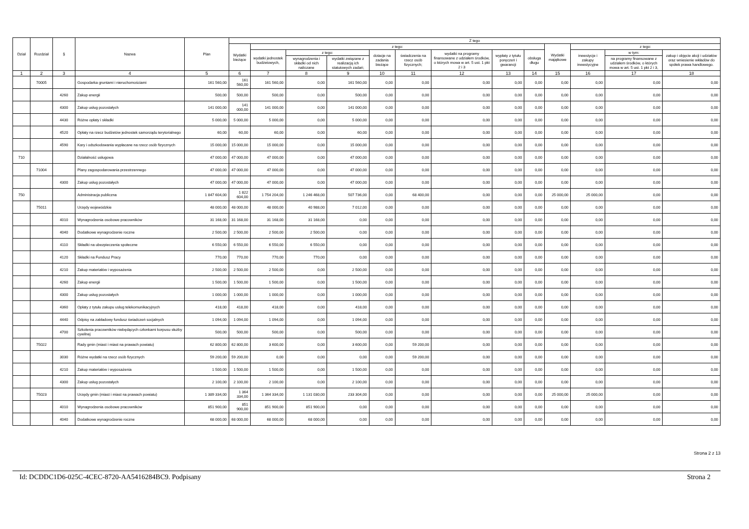| Dział | Rozdział | § | Nazwa | Plan | Z tego | | | | | | | | | | | | |
| --- | --- | --- | --- | --- | --- | --- | --- | --- | --- | --- | --- | --- | --- | --- | --- | --- | --- |
| | | | | | Wydatki bieżące | z tego: | | | | | | | | Wydatki majątkowe | z tego: | | |
| | | | | | | wydatki jednostek budżetowych, | z tego: | | dotacje na zadania bieżące | świadczenia na rzecz osób fizycznych; | wydatki na programy finansowane z udziałem środków, o których mowa w art. 5 ust. 1 pkt 2 i 3 | wypłaty z tytułu poręczeń i gwarancji | obsługa długu | | inwestycje i zakupy inwestycyjne | w tym: | zakup i objęcie akcji i udziałów oraz wniesienie wkładów do spółek prawa handlowego. |
| | | | | | | | wynagrodzenia i składki od nich naliczane | wydatki związane z realizacją ich statutowych zadań; | | | | | | | | na programy finansowane z udziałem środków, o których mowa w art. 5 ust. 1 pkt 2 i 3, | |
| 1 | 2 | 3 | 4 | 5 | 6 | 7 | 8 | 9 | 10 | 11 | 12 | 13 | 14 | 15 | 16 | 17 | 18 |
| | 70005 | | Gospodarka gruntami i nieruchomościami | 161 560,00 | 161 560,00 | 161 560,00 | 0,00 | 161 560,00 | 0,00 | 0,00 | 0,00 | 0,00 | 0,00 | 0,00 | 0,00 | 0,00 | 0,00 |
| | | 4260 | Zakup energii | 500,00 | 500,00 | 500,00 | 0,00 | 500,00 | 0,00 | 0,00 | 0,00 | 0,00 | 0,00 | 0,00 | 0,00 | 0,00 | 0,00 |
| | | 4300 | Zakup usług pozostałych | 141 000,00 | 141 000,00 | 141 000,00 | 0,00 | 141 000,00 | 0,00 | 0,00 | 0,00 | 0,00 | 0,00 | 0,00 | 0,00 | 0,00 | 0,00 |
| | | 4430 | Różne opłaty i składki | 5 000,00 | 5 000,00 | 5 000,00 | 0,00 | 5 000,00 | 0,00 | 0,00 | 0,00 | 0,00 | 0,00 | 0,00 | 0,00 | 0,00 | 0,00 |
| | | 4520 | Opłaty na rzecz budżetów jednostek samorządu terytorialnego | 60,00 | 60,00 | 60,00 | 0,00 | 60,00 | 0,00 | 0,00 | 0,00 | 0,00 | 0,00 | 0,00 | 0,00 | 0,00 | 0,00 |
| | | 4590 | Kary i odszkodowania wypłacane na rzecz osób fizycznych | 15 000,00 | 15 000,00 | 15 000,00 | 0,00 | 15 000,00 | 0,00 | 0,00 | 0,00 | 0,00 | 0,00 | 0,00 | 0,00 | 0,00 | 0,00 |
| 710 | | | Działalność usługowa | 47 000,00 | 47 000,00 | 47 000,00 | 0,00 | 47 000,00 | 0,00 | 0,00 | 0,00 | 0,00 | 0,00 | 0,00 | 0,00 | 0,00 | 0,00 |
| | 71004 | | Plany zagospodarowania przestrzennego | 47 000,00 | 47 000,00 | 47 000,00 | 0,00 | 47 000,00 | 0,00 | 0,00 | 0,00 | 0,00 | 0,00 | 0,00 | 0,00 | 0,00 | 0,00 |
| | | 4300 | Zakup usług pozostałych | 47 000,00 | 47 000,00 | 47 000,00 | 0,00 | 47 000,00 | 0,00 | 0,00 | 0,00 | 0,00 | 0,00 | 0,00 | 0,00 | 0,00 | 0,00 |
| 750 | | | Administracja publiczna | 1 847 604,00 | 1 822 604,00 | 1 754 204,00 | 1 246 468,00 | 507 736,00 | 0,00 | 68 400,00 | 0,00 | 0,00 | 0,00 | 25 000,00 | 25 000,00 | 0,00 | 0,00 |
| | 75011 | | Urzędy wojewódzkie | 48 000,00 | 48 000,00 | 48 000,00 | 40 988,00 | 7 012,00 | 0,00 | 0,00 | 0,00 | 0,00 | 0,00 | 0,00 | 0,00 | 0,00 | 0,00 |
| | | 4010 | Wynagrodzenia osobowe pracowników | 31 168,00 | 31 168,00 | 31 168,00 | 31 168,00 | 0,00 | 0,00 | 0,00 | 0,00 | 0,00 | 0,00 | 0,00 | 0,00 | 0,00 | 0,00 |
| | | 4040 | Dodatkowe wynagrodzenie roczne | 2 500,00 | 2 500,00 | 2 500,00 | 2 500,00 | 0,00 | 0,00 | 0,00 | 0,00 | 0,00 | 0,00 | 0,00 | 0,00 | 0,00 | 0,00 |
| | | 4110 | Składki na ubezpieczenia społeczne | 6 550,00 | 6 550,00 | 6 550,00 | 6 550,00 | 0,00 | 0,00 | 0,00 | 0,00 | 0,00 | 0,00 | 0,00 | 0,00 | 0,00 | 0,00 |
| | | 4120 | Składki na Fundusz Pracy | 770,00 | 770,00 | 770,00 | 770,00 | 0,00 | 0,00 | 0,00 | 0,00 | 0,00 | 0,00 | 0,00 | 0,00 | 0,00 | 0,00 |
| | | 4210 | Zakup materiałów i wyposażenia | 2 500,00 | 2 500,00 | 2 500,00 | 0,00 | 2 500,00 | 0,00 | 0,00 | 0,00 | 0,00 | 0,00 | 0,00 | 0,00 | 0,00 | 0,00 |
| | | 4260 | Zakup energii | 1 500,00 | 1 500,00 | 1 500,00 | 0,00 | 1 500,00 | 0,00 | 0,00 | 0,00 | 0,00 | 0,00 | 0,00 | 0,00 | 0,00 | 0,00 |
| | | 4300 | Zakup usług pozostałych | 1 000,00 | 1 000,00 | 1 000,00 | 0,00 | 1 000,00 | 0,00 | 0,00 | 0,00 | 0,00 | 0,00 | 0,00 | 0,00 | 0,00 | 0,00 |
| | | 4360 | Opłaty z tytułu zakupu usług telekomunikacyjnych | 418,00 | 418,00 | 418,00 | 0,00 | 418,00 | 0,00 | 0,00 | 0,00 | 0,00 | 0,00 | 0,00 | 0,00 | 0,00 | 0,00 |
| | | 4440 | Odpisy na zakładowy fundusz świadczeń socjalnych | 1 094,00 | 1 094,00 | 1 094,00 | 0,00 | 1 094,00 | 0,00 | 0,00 | 0,00 | 0,00 | 0,00 | 0,00 | 0,00 | 0,00 | 0,00 |
| | | 4700 | Szkolenia pracowników niebędących członkami korpusu służby cywilnej | 500,00 | 500,00 | 500,00 | 0,00 | 500,00 | 0,00 | 0,00 | 0,00 | 0,00 | 0,00 | 0,00 | 0,00 | 0,00 | 0,00 |
| | 75022 | | Rady gmin (miast i miast na prawach powiatu) | 62 800,00 | 62 800,00 | 3 600,00 | 0,00 | 3 600,00 | 0,00 | 59 200,00 | 0,00 | 0,00 | 0,00 | 0,00 | 0,00 | 0,00 | 0,00 |
| | | 3030 | Różne wydatki na rzecz osób fizycznych | 59 200,00 | 59 200,00 | 0,00 | 0,00 | 0,00 | 0,00 | 59 200,00 | 0,00 | 0,00 | 0,00 | 0,00 | 0,00 | 0,00 | 0,00 |
| | | 4210 | Zakup materiałów i wyposażenia | 1 500,00 | 1 500,00 | 1 500,00 | 0,00 | 1 500,00 | 0,00 | 0,00 | 0,00 | 0,00 | 0,00 | 0,00 | 0,00 | 0,00 | 0,00 |
| | | 4300 | Zakup usług pozostałych | 2 100,00 | 2 100,00 | 2 100,00 | 0,00 | 2 100,00 | 0,00 | 0,00 | 0,00 | 0,00 | 0,00 | 0,00 | 0,00 | 0,00 | 0,00 |
| | 75023 | | Urzędy gmin (miast i miast na prawach powiatu) | 1 389 334,00 | 1 364 334,00 | 1 364 334,00 | 1 131 030,00 | 233 304,00 | 0,00 | 0,00 | 0,00 | 0,00 | 0,00 | 25 000,00 | 25 000,00 | 0,00 | 0,00 |
| | | 4010 | Wynagrodzenia osobowe pracowników | 851 900,00 | 851 900,00 | 851 900,00 | 851 900,00 | 0,00 | 0,00 | 0,00 | 0,00 | 0,00 | 0,00 | 0,00 | 0,00 | 0,00 | 0,00 |
| | | 4040 | Dodatkowe wynagrodzenie roczne | 68 000,00 | 68 000,00 | 68 000,00 | 68 000,00 | 0,00 | 0,00 | 0,00 | 0,00 | 0,00 | 0,00 | 0,00 | 0,00 | 0,00 | 0,00 |
Strona 2 z 13
Id: DCDDC1D6-025C-4CEC-8720-AA5416284BC9. Podpisany Strona 2